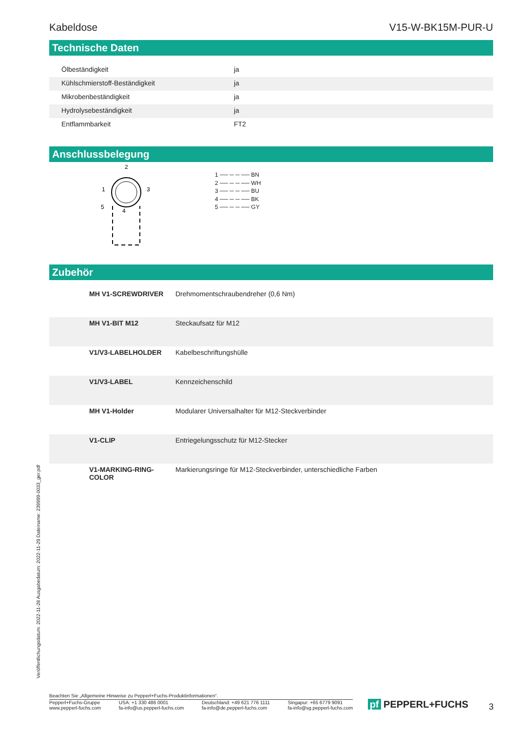Kabeldose V15-W-BK15M-PUR-U
Technische Daten
| Ölbeständigkeit | | ja |
| Kühlschmierstoff-Beständigkeit | | ja |
| Mikrobenbeständigkeit | | ja |
| Hydrolysebeständigkeit | | ja |
| Entflammbarkeit | | FT2 |
Anschlussbelegung
2
1
3
5
4
1 ── ─ ─ ── BN
2 ── ─ ─ ── WH
3 ── ─ ─ ── BU
4 ── ─ ─ ── BK
5 ── ─ ─ ── GY
Zubehör
| | MH V1-SCREWDRIVER | Drehmomentschraubendreher (0,6 Nm) |
| | MH V1-BIT M12 | Steckaufsatz für M12 |
| | V1/V3-LABELHOLDER | Kabelbeschriftungshülle |
| | V1/V3-LABEL | Kennzeichenschild |
| | MH V1-Holder | Modularer Universalhalter für M12-Steckverbinder |
| | V1-CLIP | Entriegelungsschutz für M12-Stecker |
| | V1-MARKING-RING-COLOR | Markierungsringe für M12-Steckverbinder, unterschiedliche Farben |
Veröffentlichungsdatum: 2022-11-28 Ausgabedatum: 2022-11-29 Dateiname: 239999-0033_ger.pdf
Beachten Sie „Allgemeine Hinweise zu Pepperl+Fuchs-Produktinformationen“.
Pepperl+Fuchs-Gruppe
www.pepperl-fuchs.com USA: +1 330 486 0001
fa-info@us.pepperl-fuchs.com Deutschland: +49 621 776 1111
fa-info@de.pepperl-fuchs.com Singapur: +65 6779 9091
fa-info@sg.pepperl-fuchs.com
pf PEPPERL+FUCHS 3